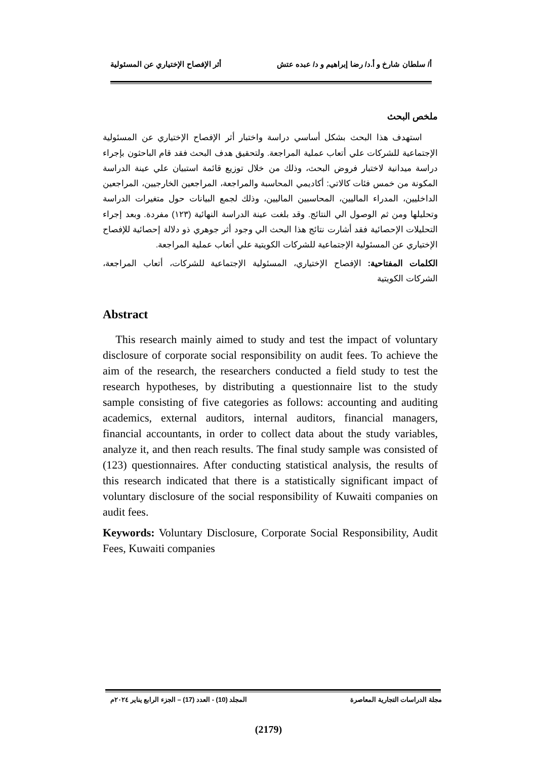أ/ سلطان شارخ و أ.د/ رضا إبراهيم و د/ عبده عتش أثر الإفصاح الإختياري عن المسئولية
ملخص البحث
استهدف هذا البحث بشكل أساسي دراسة واختبار أثر الإفصاح الإختياري عن المسئولية الإجتماعية للشركات علي أتعاب عملية المراجعة. ولتحقيق هدف البحث فقد قام الباحثون بإجراء دراسة ميدانية لاختبار فروض البحث، وذلك من خلال توزيع قائمة استبيان علي عينة الدراسة المكونة من خمس فئات كالاتي: أكاديمي المحاسبة والمراجعة، المراجعين الخارجيين، المراجعين الداخليين، المدراء الماليين، المحاسبين الماليين، وذلك لجمع البيانات حول متغيرات الدراسة وتحليلها ومن ثم الوصول الي النتائج. وقد بلغت عينة الدراسة النهائية (١٢٣) مفردة. وبعد إجراء التحليلات الإحصائية فقد أشارت نتائج هذا البحث الي وجود أثر جوهري ذو دلالة إحصائية للإفصاح الإختياري عن المسئولية الإجتماعية للشركات الكويتية علي أتعاب عملية المراجعة.
الكلمات المفتاحية: الإفصاح الإختياري، المسئولية الإجتماعية للشركات، أتعاب المراجعة، الشركات الكويتية
Abstract
This research mainly aimed to study and test the impact of voluntary disclosure of corporate social responsibility on audit fees. To achieve the aim of the research, the researchers conducted a field study to test the research hypotheses, by distributing a questionnaire list to the study sample consisting of five categories as follows: accounting and auditing academics, external auditors, internal auditors, financial managers, financial accountants, in order to collect data about the study variables, analyze it, and then reach results. The final study sample was consisted of (123) questionnaires. After conducting statistical analysis, the results of this research indicated that there is a statistically significant impact of voluntary disclosure of the social responsibility of Kuwaiti companies on audit fees.
Keywords: Voluntary Disclosure, Corporate Social Responsibility, Audit Fees, Kuwaiti companies
مجلة الدراسات التجارية المعاصرة المجلد (10) - العدد (17) – الجزء الرابع يناير ٢٠٢٤م
(2179)